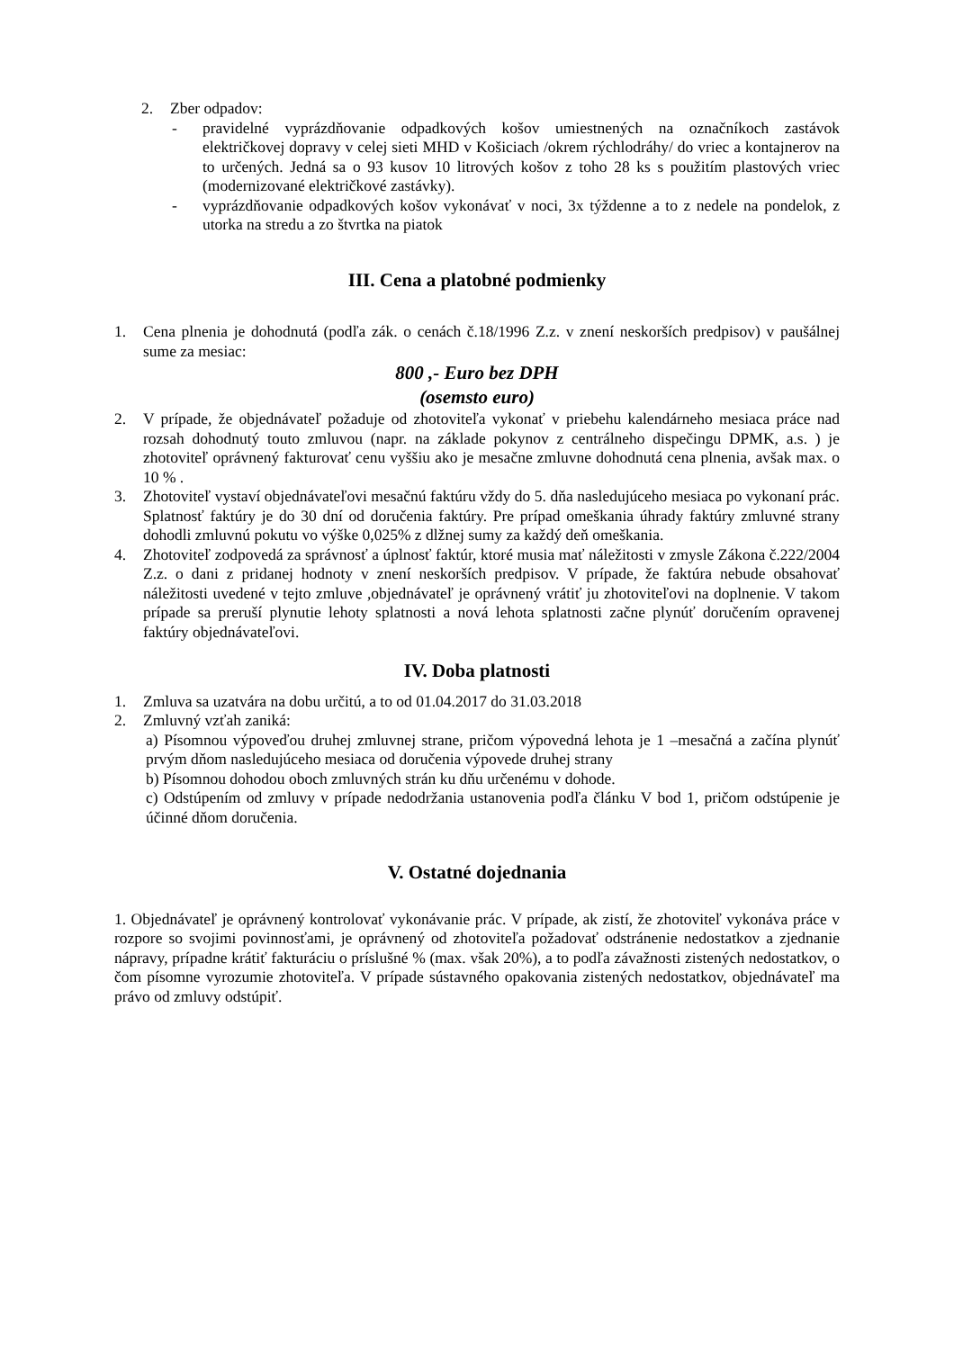2. Zber odpadov:
- pravidelné vyprázdňovanie odpadkových košov umiestnených na označníkoch zastávok električkovej dopravy v celej sieti MHD v Košiciach /okrem rýchlodráhy/ do vriec a kontajnerov na to určených. Jedná sa o 93 kusov 10 litrových košov z toho 28 ks s použitím plastových vriec (modernizované električkové zastávky).
- vyprázdňovanie odpadkových košov vykonávať v noci, 3x týždenne a to z nedele na pondelok, z utorka na stredu a zo štvrtka na piatok
III. Cena a platobné podmienky
1. Cena plnenia je dohodnutá (podľa zák. o cenách č.18/1996 Z.z. v znení neskorších predpisov) v paušálnej sume za mesiac:
800 ,- Euro bez DPH
(osemsto euro)
2. V prípade, že objednávateľ požaduje od zhotoviteľa vykonať v priebehu kalendárneho mesiaca práce nad rozsah dohodnutý touto zmluvou (napr. na základe pokynov z centrálneho dispečingu DPMK, a.s. ) je zhotoviteľ oprávnený fakturovať cenu vyššiu ako je mesačne zmluvne dohodnutá cena plnenia, avšak max. o 10 % .
3. Zhotoviteľ vystaví objednávateľovi mesačnú faktúru vždy do 5. dňa nasledujúceho mesiaca po vykonaní prác. Splatnosť faktúry je do 30 dní od doručenia faktúry. Pre prípad omeškania úhrady faktúry zmluvné strany dohodli zmluvnú pokutu vo výške 0,025% z dlžnej sumy za každý deň omeškania.
4. Zhotoviteľ zodpovedá za správnosť a úplnosť faktúr, ktoré musia mať náležitosti v zmysle Zákona č.222/2004 Z.z. o dani z pridanej hodnoty v znení neskorších predpisov. V prípade, že faktúra nebude obsahovať náležitosti uvedené v tejto zmluve ,objednávateľ je oprávnený vrátiť ju zhotoviteľovi na doplnenie. V takom prípade sa preruší plynutie lehoty splatnosti a nová lehota splatnosti začne plynúť doručením opravenej faktúry objednávateľovi.
IV. Doba platnosti
1. Zmluva sa uzatvára na dobu určitú, a to od 01.04.2017 do 31.03.2018
2. Zmluvný vzťah zaniká:
a) Písomnou výpoveďou druhej zmluvnej strane, pričom výpovedná lehota je 1 –mesačná a začína plynúť prvým dňom nasledujúceho mesiaca od doručenia výpovede druhej strany
b) Písomnou dohodou oboch zmluvných strán ku dňu určenému v dohode.
c) Odstúpením od zmluvy v prípade nedodržania ustanovenia podľa článku V bod 1, pričom odstúpenie je účinné dňom doručenia.
V. Ostatné dojednania
1. Objednávateľ je oprávnený kontrolovať vykonávanie prác. V prípade, ak zistí, že zhotoviteľ vykonáva práce v rozpore so svojimi povinnosťami, je oprávnený od zhotoviteľa požadovať odstránenie nedostatkov a zjednanie nápravy, prípadne krátiť fakturáciu o príslušné % (max. však 20%), a to podľa závažnosti zistených nedostatkov, o čom písomne vyrozumie zhotoviteľa. V prípade sústavného opakovania zistených nedostatkov, objednávateľ ma právo od zmluvy odstúpiť.